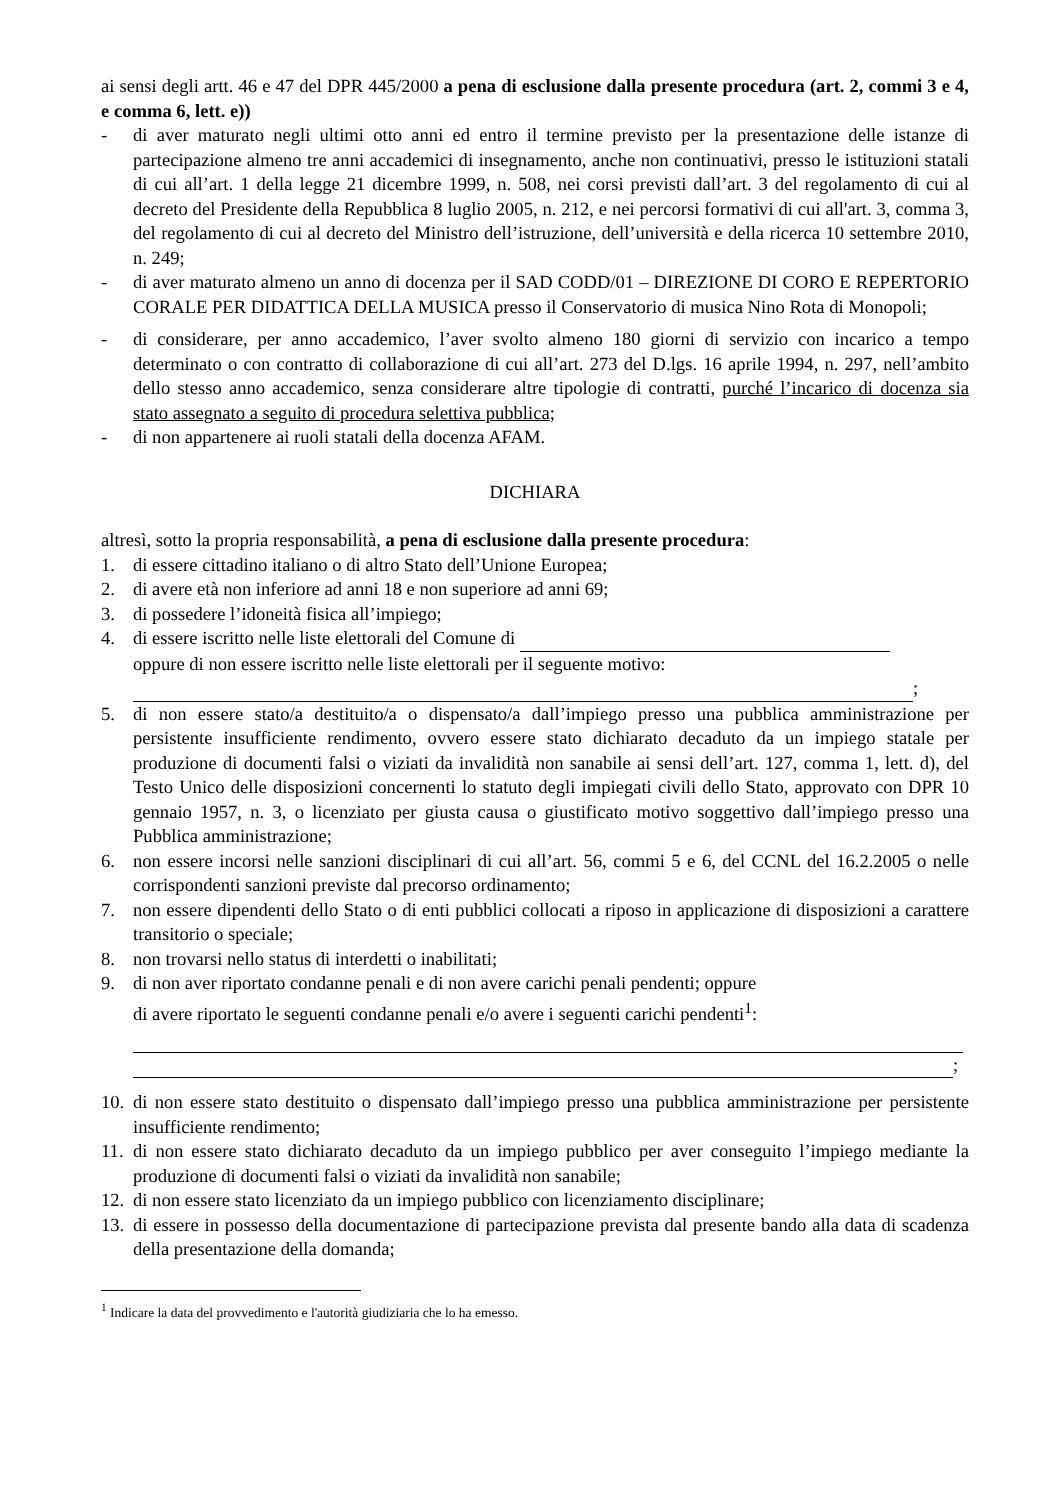ai sensi degli artt. 46 e 47 del DPR 445/2000 a pena di esclusione dalla presente procedura (art. 2, commi 3 e 4, e comma 6, lett. e))
- di aver maturato negli ultimi otto anni ed entro il termine previsto per la presentazione delle istanze di partecipazione almeno tre anni accademici di insegnamento, anche non continuativi, presso le istituzioni statali di cui all’art. 1 della legge 21 dicembre 1999, n. 508, nei corsi previsti dall’art. 3 del regolamento di cui al decreto del Presidente della Repubblica 8 luglio 2005, n. 212, e nei percorsi formativi di cui all'art. 3, comma 3, del regolamento di cui al decreto del Ministro dell’istruzione, dell’università e della ricerca 10 settembre 2010, n. 249;
- di aver maturato almeno un anno di docenza per il SAD CODD/01 – DIREZIONE DI CORO E REPERTORIO CORALE PER DIDATTICA DELLA MUSICA presso il Conservatorio di musica Nino Rota di Monopoli;
- di considerare, per anno accademico, l’aver svolto almeno 180 giorni di servizio con incarico a tempo determinato o con contratto di collaborazione di cui all’art. 273 del D.lgs. 16 aprile 1994, n. 297, nell’ambito dello stesso anno accademico, senza considerare altre tipologie di contratti, purché l’incarico di docenza sia stato assegnato a seguito di procedura selettiva pubblica;
- di non appartenere ai ruoli statali della docenza AFAM.
DICHIARA
altresì, sotto la propria responsabilità, a pena di esclusione dalla presente procedura:
1. di essere cittadino italiano o di altro Stato dell’Unione Europea;
2. di avere età non inferiore ad anni 18 e non superiore ad anni 69;
3. di possedere l’idoneità fisica all’impiego;
4. di essere iscritto nelle liste elettorali del Comune di
oppure di non essere iscritto nelle liste elettorali per il seguente motivo:
;
5. di non essere stato/a destituito/a o dispensato/a dall’impiego presso una pubblica amministrazione per persistente insufficiente rendimento, ovvero essere stato dichiarato decaduto da un impiego statale per produzione di documenti falsi o viziati da invalidità non sanabile ai sensi dell’art. 127, comma 1, lett. d), del Testo Unico delle disposizioni concernenti lo statuto degli impiegati civili dello Stato, approvato con DPR 10 gennaio 1957, n. 3, o licenziato per giusta causa o giustificato motivo soggettivo dall’impiego presso una Pubblica amministrazione;
6. non essere incorsi nelle sanzioni disciplinari di cui all’art. 56, commi 5 e 6, del CCNL del 16.2.2005 o nelle corrispondenti sanzioni previste dal precorso ordinamento;
7. non essere dipendenti dello Stato o di enti pubblici collocati a riposo in applicazione di disposizioni a carattere transitorio o speciale;
8. non trovarsi nello status di interdetti o inabilitati;
9. di non aver riportato condanne penali e di non avere carichi penali pendenti; oppure
di avere riportato le seguenti condanne penali e/o avere i seguenti carichi pendenti<sup>1</sup>:
;
10. di non essere stato destituito o dispensato dall’impiego presso una pubblica amministrazione per persistente insufficiente rendimento;
11. di non essere stato dichiarato decaduto da un impiego pubblico per aver conseguito l’impiego mediante la produzione di documenti falsi o viziati da invalidità non sanabile;
12. di non essere stato licenziato da un impiego pubblico con licenziamento disciplinare;
13. di essere in possesso della documentazione di partecipazione prevista dal presente bando alla data di scadenza della presentazione della domanda;
<sup>1</sup> Indicare la data del provvedimento e l'autorità giudiziaria che lo ha emesso.